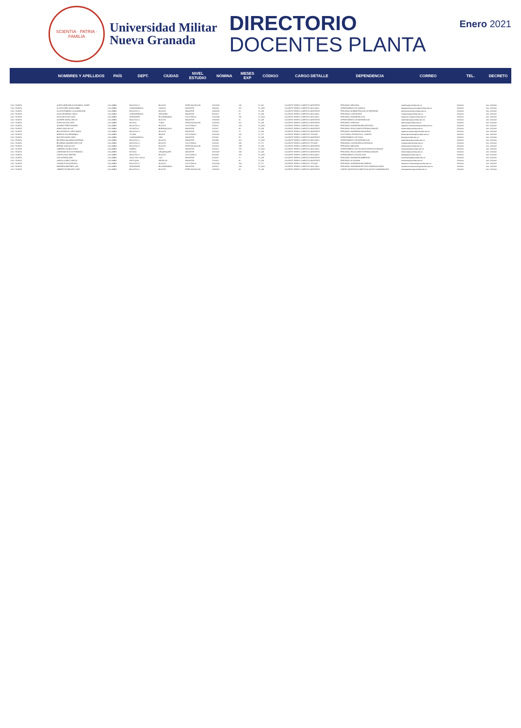SCIENTIA · PATRIA · FAMILIA
Universidad Militar
Nueva Granada
DIRECTORIO
DOCENTES PLANTA
Enero 2021
| | NOMBRES Y APELLIDOS | PAÍS | DEPT. | CIUDAD | NIVEL ESTUDIO | NÓMINA | MESES EXP | CÓDIGO | CARGO DETALLE | DEPENDENCIA | CORREO | TEL. | DECRETO |
| --- | --- | --- | --- | --- | --- | --- | --- | --- | --- | --- | --- | --- | --- |
| DOC. PLANTA | ACERO MENDIVELSO EDUARDO JAVIER | COLOMBIA | BOGOTA D.C. | BOGOTA | ESPECIALIZACION | 1/16/2015 | 126 | TC_AS | DOCENTE TIEMPO COMPLETO ASISTENTE | PREGRADO MEDICINA | medicina@unimilitar.edu.co | 6500000 | Dec. 0150000 |
| DOC. PLANTA | ACOSTA NIÑO DIANA ISABEL | COLOMBIA | CUNDINAMARCA | GUASCA | MAGISTER | 1/8/2008 | 157 | TC_ASO | DOCENTE TIEMPO COMPLETO ASOCIADO | DEPARTAMENTO DE QUIMICA | departamento.quimica@unimilitar.edu.co | 6500000 | Dec. 0150000 |
| DOC. PLANTA | ACOSTA RUBIANO OLGA MARLENE | COLOMBIA | BOGOTA D.C. | BOGOTA | MAGISTER | 1/18/2013 | 24 | TC_ASI | DOCENTE TIEMPO COMPLETO ASISTENTE | PREGRADO ADMINISTRACION DE EMPRESAS | administracion@unimilitar.edu.co | 6500000 | Dec. 0150000 |
| DOC. PLANTA | AGUILAR BERNAL DIEGO | COLOMBIA | CUNDINAMARCA | ZIPAQUIRA | MAGISTER | 9/1/2015 | 65 | TC_ASI | DOCENTE TIEMPO COMPLETO ASOCIADO | PREGRADO CONTADURIA | contaduria@unimilitar.edu.co | 6500000 | Dec. 0150000 |
| DOC. PLANTA | AGUILAR ROJAS JUAN | COLOMBIA | SANTANDER | BUCARAMANGA | DOCTORADO | 1/10/2008 | 156 | TC_ASO | DOCENTE TIEMPO COMPLETO ASOCIADO | PREGRADO INGENIERIA CIVIL | ingenieria.civil@unimilitar.edu.co | 6500000 | Dec. 0150000 |
| DOC. PLANTA | AGUIRRE MORA CARLOS | COLOMBIA | BOGOTA D.C. | BOGOTA | MAGISTER | 1/18/2015 | 66 | TC_ASI | DOCENTE TIEMPO COMPLETO ASISTENTE | DEPARTAMENTO DE MATEMATICAS | matematicas@unimilitar.edu.co | 6500000 | Dec. 0150000 |
| DOC. PLANTA | ALARCON DIAZ JOSE | COLOMBIA | BOYACA | TUNJA | ESPECIALIZACION | 1/19/2010 | 112 | TC_ASI | DOCENTE TIEMPO COMPLETO ASISTENTE | PREGRADO DERECHO | derecho@unimilitar.edu.co | 6500000 | Dec. 0150000 |
| DOC. PLANTA | ALVAREZ PEREZ ANDRES | COLOMBIA | BOGOTA D.C. | BOGOTA | DOCTORADO | 7/3/2012 | 100 | TC_ASO | DOCENTE TIEMPO COMPLETO ASOCIADO | PREGRADO INGENIERIA MECATRONICA | ingenieria.mecatronica@unimilitar.edu.co | 6500000 | Dec. 0150000 |
| DOC. PLANTA | ARIAS CHACON LUZ | COLOMBIA | ATLANTICO | BARRANQUILLA | MAGISTER | 2/1/2017 | 48 | TC_ASI | DOCENTE TIEMPO COMPLETO ASISTENTE | PREGRADO RELACIONES INTERNACIONALES | relinternal@unimilitar.edu.co | 6500000 | Dec. 0150000 |
| DOC. PLANTA | BALLESTEROS LOPEZ MARIA | COLOMBIA | BOGOTA D.C. | BOGOTA | MAGISTER | 1/1/2014 | 72 | TC_ASI | DOCENTE TIEMPO COMPLETO ASISTENTE | PREGRADO INGENIERIA INDUSTRIAL | ingenieria.industrial@unimilitar.edu.co | 6500000 | Dec. 0150000 |
| DOC. PLANTA | BARRIOS TAO HERNANDO | COLOMBIA | TOLIMA | IBAGUE | DOCTORADO | 1/14/2011 | 120 | TC_TIT | DOCENTE TIEMPO COMPLETO TITULAR | DOCTORADO EN BIOETICA - CAMPUS | doctorado.bioetica@unimilitar.edu.co | 6500000 | Dec. 0150000 |
| DOC. PLANTA | BAUTISTA MORA JAIRO | COLOMBIA | CUNDINAMARCA | CHIA | MAGISTER | 3/1/2016 | 59 | TC_ASI | DOCENTE TIEMPO COMPLETO ASISTENTE | DEPARTAMENTO DE FISICA | fisica@unimilitar.edu.co | 6500000 | Dec. 0150000 |
| DOC. PLANTA | BECERRA SALAMANCA HERNAN | COLOMBIA | BOGOTA D.C. | BOGOTA | MAGISTER | 2/1/1993 | 312 | TC_ASO | DOCENTE TIEMPO COMPLETO ASOCIADO | DEPARTAMENTO DE MATEMATICAS | matematicas@unimilitar.edu.co | 6500000 | Dec. 0150000 |
| DOC. PLANTA | BEJARANO NAVARRO HECTOR | COLOMBIA | BOGOTA D.C. | BOGOTA | DOCTORADO | 1/1/2005 | 192 | TC_TIT | DOCENTE TIEMPO COMPLETO TITULAR | PREGRADO CONTADURIA A DISTANCIA | contaduria@unimilitar.edu.co | 6500000 | Dec. 0150000 |
| DOC. PLANTA | BERNAL GARCIA LUIS | COLOMBIA | BOGOTA D.C. | BOGOTA | ESPECIALIZACION | 3/1/2009 | 138 | TC_ASI | DOCENTE TIEMPO COMPLETO ASISTENTE | PREGRADO MEDICINA | medicina@unimilitar.edu.co | 6500000 | Dec. 0150000 |
| DOC. PLANTA | CABRERA GALINDO RAUL | COLOMBIA | NARIÑO | PASTO | MAGISTER | 2/1/2010 | 132 | TC_ASO | DOCENTE TIEMPO COMPLETO ASOCIADO | DEPARTAMENTO DE ESTUDIOS INTERCULTURALES | intercultural@unimilitar.edu.co | 6500000 | Dec. 0150000 |
| DOC. PLANTA | CARDENAS HOYOS FERNANDO | COLOMBIA | BOYACA | CHIQUINQUIRA | MAGISTER | 1/22/2007 | 168 | TC_ASI | DOCENTE TIEMPO COMPLETO ASISTENTE | PREGRADO RELACIONES INTERNACIONALES | relinternal@unimilitar.edu.co | 6500000 | Dec. 0150000 |
| DOC. PLANTA | CASTRO RUIZ MARTHA | COLOMBIA | BOGOTA D.C. | BOGOTA | DOCTORADO | 8/1/2008 | 150 | TC_ASO | DOCENTE TIEMPO COMPLETO ASOCIADO | DEPARTAMENTO DE BIOLOGIA | biologia@unimilitar.edu.co | 6500000 | Dec. 0150000 |
| DOC. PLANTA | DIAZ MORENO ANA | COLOMBIA | VALLE DEL CAUCA | CALI | MAGISTER | 2/1/2015 | 71 | TC_ASI | DOCENTE TIEMPO COMPLETO ASISTENTE | PREGRADO INGENIERIA AMBIENTAL | ing.ambiental@unimilitar.edu.co | 6500000 | Dec. 0150000 |
| DOC. PLANTA | GARCIA GOMEZ CARLOS | COLOMBIA | ANTIOQUIA | MEDELLIN | MAGISTER | 7/1/2013 | 90 | TC_ASI | DOCENTE TIEMPO COMPLETO ASISTENTE | PREGRADO ECONOMIA | economia@unimilitar.edu.co | 6500000 | Dec. 0150000 |
| DOC. PLANTA | GONZALEZ SILVA PEDRO | COLOMBIA | BOGOTA D.C. | BOGOTA | DOCTORADO | 1/16/2004 | 204 | TC_TIT | DOCENTE TIEMPO COMPLETO TITULAR | PREGRADO INGENIERIA MULTIMEDIA | ingenieria.multimedia@unimilitar.edu.co | 6500000 | Dec. 0150000 |
| DOC. PLANTA | HERRERA MARTINEZ LUIS | COLOMBIA | SANTANDER | BUCARAMANGA | MAGISTER | 2/1/2012 | 108 | TC_ASO | DOCENTE TIEMPO COMPLETO ASOCIADO | PREGRADO INGENIERIA EN TELECOMUNICACIONES | ing.telecomunicaciones@unimilitar.edu.co | 6500000 | Dec. 0150000 |
| DOC. PLANTA | JIMENEZ RODRIGUEZ JOSE | COLOMBIA | BOGOTA D.C. | BOGOTA | ESPECIALIZACION | 1/18/2017 | 48 | TC_ASI | DOCENTE TIEMPO COMPLETO ASISTENTE | CENTRO INVESTIGACIONES EDUCACION Y HUMANIDADES | investigaciones@unimilitar.edu.co | 6500000 | Dec. 0150000 |